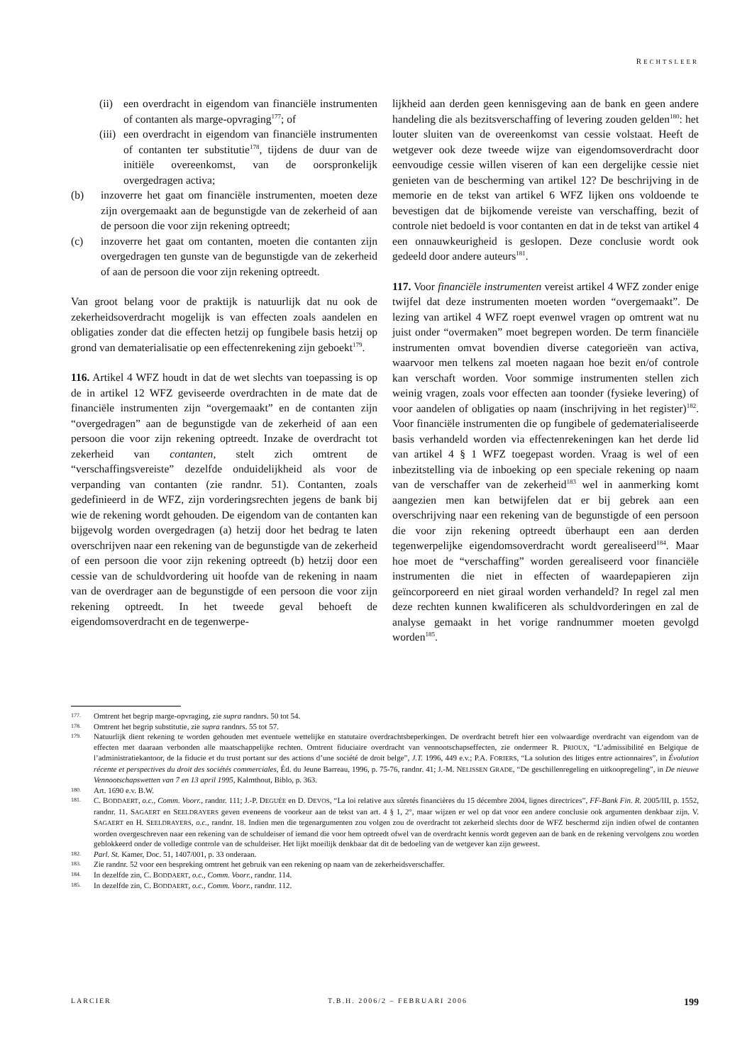RECHTSLEER
(ii) een overdracht in eigendom van financiële instrumenten of contanten als marge-opvraging<sup>177</sup>; of
(iii) een overdracht in eigendom van financiële instrumenten of contanten ter substitutie<sup>178</sup>, tijdens de duur van de initiële overeenkomst, van de oorspronkelijk overgedragen activa;
(b) inzoverre het gaat om financiële instrumenten, moeten deze zijn overgemaakt aan de begunstigde van de zekerheid of aan de persoon die voor zijn rekening optreedt;
(c) inzoverre het gaat om contanten, moeten die contanten zijn overgedragen ten gunste van de begunstigde van de zekerheid of aan de persoon die voor zijn rekening optreedt.
Van groot belang voor de praktijk is natuurlijk dat nu ook de zekerheidsoverdracht mogelijk is van effecten zoals aandelen en obligaties zonder dat die effecten hetzij op fungibele basis hetzij op grond van dematerialisatie op een effectenrekening zijn geboekt<sup>179</sup>.
116. Artikel 4 WFZ houdt in dat de wet slechts van toepassing is op de in artikel 12 WFZ geviseerde overdrachten in de mate dat de financiële instrumenten zijn “overgemaakt” en de contanten zijn “overgedragen” aan de begunstigde van de zekerheid of aan een persoon die voor zijn rekening optreedt. Inzake de overdracht tot zekerheid van contanten, stelt zich omtrent de “verschaffingsvereiste” dezelfde onduidelijkheid als voor de verpanding van contanten (zie randnr. 51). Contanten, zoals gedefinieerd in de WFZ, zijn vorderingsrechten jegens de bank bij wie de rekening wordt gehouden. De eigendom van de contanten kan bijgevolg worden overgedragen (a) hetzij door het bedrag te laten overschrijven naar een rekening van de begunstigde van de zekerheid of een persoon die voor zijn rekening optreedt (b) hetzij door een cessie van de schuldvordering uit hoofde van de rekening in naam van de overdrager aan de begunstigde of een persoon die voor zijn rekening optreedt. In het tweede geval behoeft de eigendomsoverdracht en de tegenwerpe-
lijkheid aan derden geen kennisgeving aan de bank en geen andere handeling die als bezitsverschaffing of levering zouden gelden<sup>180</sup>: het louter sluiten van de overeenkomst van cessie volstaat. Heeft de wetgever ook deze tweede wijze van eigendomsoverdracht door eenvoudige cessie willen viseren of kan een dergelijke cessie niet genieten van de bescherming van artikel 12? De beschrijving in de memorie en de tekst van artikel 6 WFZ lijken ons voldoende te bevestigen dat de bijkomende vereiste van verschaffing, bezit of controle niet bedoeld is voor contanten en dat in de tekst van artikel 4 een onnauwkeurigheid is geslopen. Deze conclusie wordt ook gedeeld door andere auteurs<sup>181</sup>.
117. Voor financiële instrumenten vereist artikel 4 WFZ zonder enige twijfel dat deze instrumenten moeten worden “overgemaakt”. De lezing van artikel 4 WFZ roept evenwel vragen op omtrent wat nu juist onder “overmaken” moet begrepen worden. De term financiële instrumenten omvat bovendien diverse categorieën van activa, waarvoor men telkens zal moeten nagaan hoe bezit en/of controle kan verschaft worden. Voor sommige instrumenten stellen zich weinig vragen, zoals voor effecten aan toonder (fysieke levering) of voor aandelen of obligaties op naam (inschrijving in het register)<sup>182</sup>. Voor financiële instrumenten die op fungibele of gedematerialiseerde basis verhandeld worden via effectenrekeningen kan het derde lid van artikel 4 § 1 WFZ toegepast worden. Vraag is wel of een inbezitstelling via de inboeking op een speciale rekening op naam van de verschaffer van de zekerheid<sup>183</sup> wel in aanmerking komt aangezien men kan betwijfelen dat er bij gebrek aan een overschrijving naar een rekening van de begunstigde of een persoon die voor zijn rekening optreedt überhaupt een aan derden tegenwerpelijke eigendomsoverdracht wordt gerealiseerd<sup>184</sup>. Maar hoe moet de “verschaffing” worden gerealiseerd voor financiële instrumenten die niet in effecten of waardepapieren zijn geïncorporeerd en niet giraal worden verhandeld? In regel zal men deze rechten kunnen kwalificeren als schuldvorderingen en zal de analyse gemaakt in het vorige randnummer moeten gevolgd worden<sup>185</sup>.
177. Omtrent het begrip marge-opvraging, zie supra randnrs. 50 tot 54.
178. Omtrent het begrip substitutie, zie supra randnrs. 55 tot 57.
179. Natuurlijk dient rekening te worden gehouden met eventuele wettelijke en statutaire overdrachtsbeperkingen. De overdracht betreft hier een volwaardige overdracht van eigendom van de effecten met daaraan verbonden alle maatschappelijke rechten. Omtrent fiduciaire overdracht van vennootschapseffecten, zie ondermeer R. PRIOUX, “L’admissibilité en Belgique de l’administratiekantoor, de la fiducie et du trust portant sur des actions d’une société de droit belge”, J.T. 1996, 449 e.v.; P.A. FORIERS, “La solution des litiges entre actionnaires”, in Évolution récente et perspectives du droit des sociétés commerciales, Éd. du Jeune Barreau, 1996, p. 75-76, randnr. 41; J.-M. NELISSEN GRADE, “De geschillenregeling en uitkoopregeling”, in De nieuwe Vennootschapswetten van 7 en 13 april 1995, Kalmthout, Biblo, p. 363.
180. Art. 1690 e.v. B.W.
181. C. BODDAERT, o.c., Comm. Voorr., randnr. 111; J.-P. DEGUÉE en D. DEVOS, “La loi relative aux sûretés financières du 15 décembre 2004, lignes directrices”, FF-Bank Fin. R. 2005/III, p. 1552, randnr. 11. SAGAERT en SEELDRAYERS geven eveneens de voorkeur aan de tekst van art. 4 § 1, 2°, maar wijzen er wel op dat voor een andere conclusie ook argumenten denkbaar zijn. V. SAGAERT en H. SEELDRAYERS, o.c., randnr. 18. Indien men die tegenargumenten zou volgen zou de overdracht tot zekerheid slechts door de WFZ beschermd zijn indien ofwel de contanten worden overgeschreven naar een rekening van de schuldeiser of iemand die voor hem optreedt ofwel van de overdracht kennis wordt gegeven aan de bank en de rekening vervolgens zou worden geblokkeerd onder de volledige controle van de schuldeiser. Het lijkt moeilijk denkbaar dat dit de bedoeling van de wetgever kan zijn geweest.
182. Parl. St. Kamer, Doc. 51, 1407/001, p. 33 onderaan.
183. Zie randnr. 52 voor een bespreking omtrent het gebruik van een rekening op naam van de zekerheidsverschaffer.
184. In dezelfde zin, C. BODDAERT, o.c., Comm. Voorr., randnr. 114.
185. In dezelfde zin, C. BODDAERT, o.c., Comm. Voorr., randnr. 112.
LARCIER T.B.H. 2006/2 – FEBRUARI 2006 199